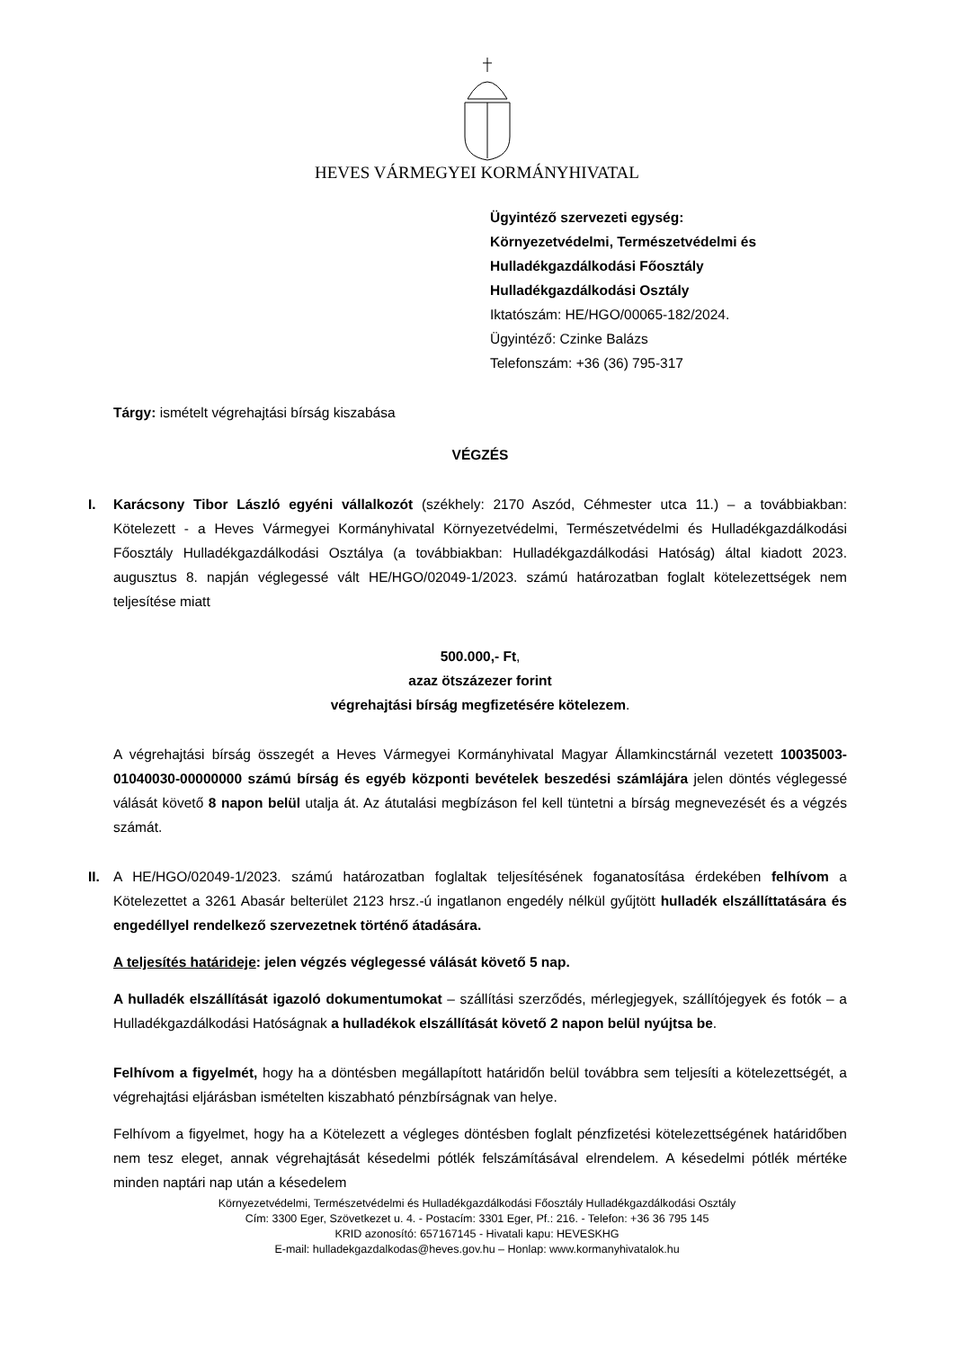HEVES VÁRMEGYEI KORMÁNYHIVATAL
Ügyintéző szervezeti egység:
Környezetvédelmi, Természetvédelmi és
Hulladékgazdálkodási Főosztály
Hulladékgazdálkodási Osztály
Iktatószám: HE/HGO/00065-182/2024.
Ügyintéző: Czinke Balázs
Telefonszám: +36 (36) 795-317
Tárgy: ismételt végrehajtási bírság kiszabása
VÉGZÉS
I. Karácsony Tibor László egyéni vállalkozót (székhely: 2170 Aszód, Céhmester utca 11.) – a továbbiakban: Kötelezett - a Heves Vármegyei Kormányhivatal Környezetvédelmi, Természetvédelmi és Hulladékgazdálkodási Főosztály Hulladékgazdálkodási Osztálya (a továbbiakban: Hulladékgazdálkodási Hatóság) által kiadott 2023. augusztus 8. napján véglegessé vált HE/HGO/02049-1/2023. számú határozatban foglalt kötelezettségek nem teljesítése miatt
500.000,- Ft,
azaz ötszázezer forint
végrehajtási bírság megfizetésére kötelezem.
A végrehajtási bírság összegét a Heves Vármegyei Kormányhivatal Magyar Államkincstárnál vezetett 10035003-01040030-00000000 számú bírság és egyéb központi bevételek beszedési számlájára jelen döntés véglegessé válását követő 8 napon belül utalja át. Az átutalási megbízáson fel kell tüntetni a bírság megnevezését és a végzés számát.
II. A HE/HGO/02049-1/2023. számú határozatban foglaltak teljesítésének foganatosítása érdekében felhívom a Kötelezettet a 3261 Abasár belterület 2123 hrsz.-ú ingatlanon engedély nélkül gyűjtött hulladék elszállíttatására és engedéllyel rendelkező szervezetnek történő átadására.
A teljesítés határideje: jelen végzés véglegessé válását követő 5 nap.
A hulladék elszállítását igazoló dokumentumokat – szállítási szerződés, mérlegjegyek, szállítójegyek és fotók – a Hulladékgazdálkodási Hatóságnak a hulladékok elszállítását követő 2 napon belül nyújtsa be.
Felhívom a figyelmét, hogy ha a döntésben megállapított határidőn belül továbbra sem teljesíti a kötelezettségét, a végrehajtási eljárásban ismételten kiszabható pénzbírságnak van helye.
Felhívom a figyelmet, hogy ha a Kötelezett a végleges döntésben foglalt pénzfizetési kötelezettségének határidőben nem tesz eleget, annak végrehajtását késedelmi pótlék felszámításával elrendelem. A késedelmi pótlék mértéke minden naptári nap után a késedelem
Környezetvédelmi, Természetvédelmi és Hulladékgazdálkodási Főosztály Hulladékgazdálkodási Osztály
Cím: 3300 Eger, Szövetkezet u. 4. - Postacím: 3301 Eger, Pf.: 216. - Telefon: +36 36 795 145
KRID azonosító: 657167145 - Hivatali kapu: HEVESKHG
E-mail: hulladekgazdalkodas@heves.gov.hu – Honlap: www.kormanyhivatalok.hu